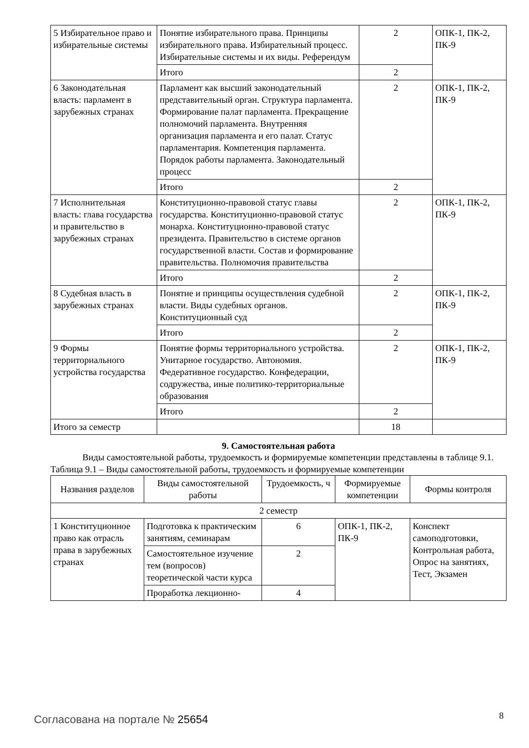| 5 Избирательное право и избирательные системы | Понятие избирательного права. Принципы избирательного права. Избирательный процесс. Избирательные системы и их виды. Референдум | 2 | ОПК-1, ПК-2, ПК-9 |
| | Итого | 2 | |
| 6 Законодательная власть: парламент в зарубежных странах | Парламент как высший законодательный представительный орган. Структура парламента. Формирование палат парламента. Прекращение полномочий парламента. Внутренняя организация парламента и его палат. Статус парламентария. Компетенция парламента. Порядок работы парламента. Законодательный процесс | 2 | ОПК-1, ПК-2, ПК-9 |
| | Итого | 2 | |
| 7 Исполнительная власть: глава государства и правительство в зарубежных странах | Конституционно-правовой статус главы государства. Конституционно-правовой статус монарха. Конституционно-правовой статус президента. Правительство в системе органов государственной власти. Состав и формирование правительства. Полномочия правительства | 2 | ОПК-1, ПК-2, ПК-9 |
| | Итого | 2 | |
| 8 Судебная власть в зарубежных странах | Понятие и принципы осуществления судебной власти. Виды судебных органов. Конституционный суд | 2 | ОПК-1, ПК-2, ПК-9 |
| | Итого | 2 | |
| 9 Формы территориального устройства государства | Понятие формы территориального устройства. Унитарное государство. Автономия. Федеративное государство. Конфедерации, содружества, иные политико-территориальные образования | 2 | ОПК-1, ПК-2, ПК-9 |
| | Итого | 2 | |
| Итого за семестр | | 18 | |
9. Самостоятельная работа
Виды самостоятельной работы, трудоемкость и формируемые компетенции представлены в таблице 9.1.
Таблица 9.1 – Виды самостоятельной работы, трудоемкость и формируемые компетенции
| Названия разделов | Виды самостоятельной работы | Трудоемкость, ч | Формируемые компетенции | Формы контроля |
| --- | --- | --- | --- | --- |
| 2 семестр | | | | |
| 1 Конституционное право как отрасль права в зарубежных странах | Подготовка к практическим занятиям, семинарам | 6 | ОПК-1, ПК-2, ПК-9 | Конспект самоподготовки, Контрольная работа, Опрос на занятиях, Тест, Экзамен |
| | Самостоятельное изучение тем (вопросов) теоретической части курса | 2 | | |
| | Проработка лекционно- | 4 | | |
Согласована на портале № 25654 8